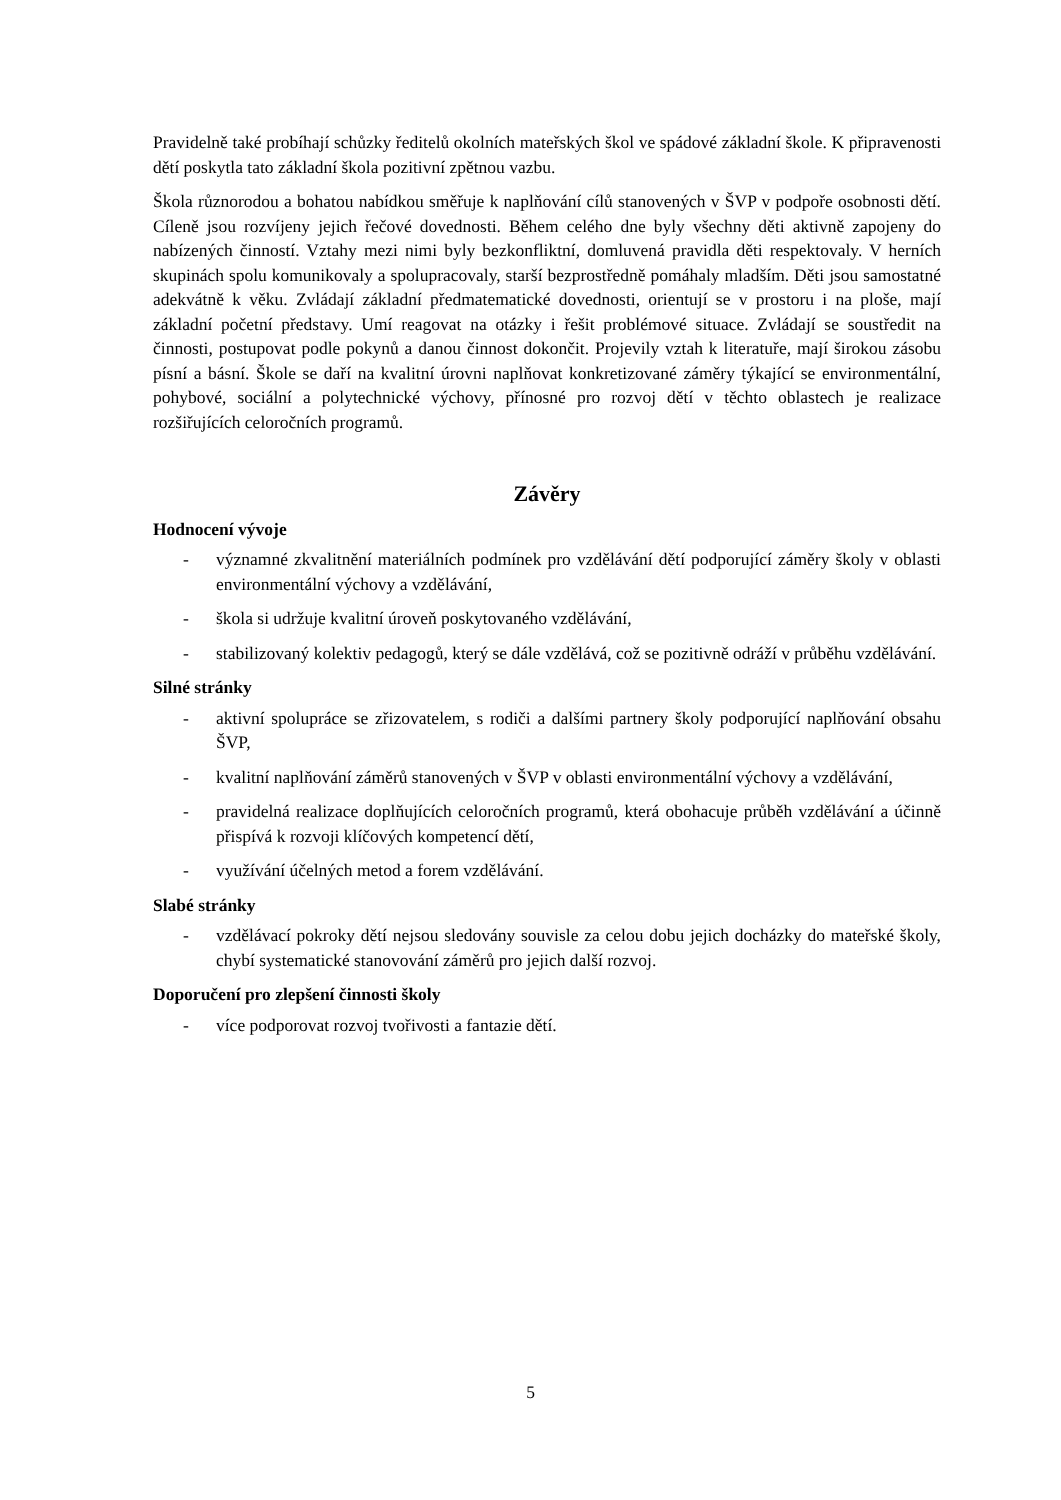Pravidelně také probíhají schůzky ředitelů okolních mateřských škol ve spádové základní škole. K připravenosti dětí poskytla tato základní škola pozitivní zpětnou vazbu.
Škola různorodou a bohatou nabídkou směřuje k naplňování cílů stanovených v ŠVP v podpoře osobnosti dětí. Cíleně jsou rozvíjeny jejich řečové dovednosti. Během celého dne byly všechny děti aktivně zapojeny do nabízených činností. Vztahy mezi nimi byly bezkonfliktní, domluvená pravidla děti respektovaly. V herních skupinách spolu komunikovaly a spolupracovaly, starší bezprostředně pomáhaly mladším. Děti jsou samostatné adekvátně k věku. Zvládají základní předmatematické dovednosti, orientují se v prostoru i na ploše, mají základní početní představy. Umí reagovat na otázky i řešit problémové situace. Zvládají se soustředit na činnosti, postupovat podle pokynů a danou činnost dokončit. Projevily vztah k literatuře, mají širokou zásobu písní a básní. Škole se daří na kvalitní úrovni naplňovat konkretizované záměry týkající se environmentální, pohybové, sociální a polytechnické výchovy, přínosné pro rozvoj dětí v těchto oblastech je realizace rozšiřujících celoročních programů.
Závěry
Hodnocení vývoje
- významné zkvalitnění materiálních podmínek pro vzdělávání dětí podporující záměry školy v oblasti environmentální výchovy a vzdělávání,
- škola si udržuje kvalitní úroveň poskytovaného vzdělávání,
- stabilizovaný kolektiv pedagogů, který se dále vzdělává, což se pozitivně odráží v průběhu vzdělávání.
Silné stránky
- aktivní spolupráce se zřizovatelem, s rodiči a dalšími partnery školy podporující naplňování obsahu ŠVP,
- kvalitní naplňování záměrů stanovených v ŠVP v oblasti environmentální výchovy a vzdělávání,
- pravidelná realizace doplňujících celoročních programů, která obohacuje průběh vzdělávání a účinně přispívá k rozvoji klíčových kompetencí dětí,
- využívání účelných metod a forem vzdělávání.
Slabé stránky
- vzdělávací pokroky dětí nejsou sledovány souvisle za celou dobu jejich docházky do mateřské školy, chybí systematické stanovování záměrů pro jejich další rozvoj.
Doporučení pro zlepšení činnosti školy
- více podporovat rozvoj tvořivosti a fantazie dětí.
5